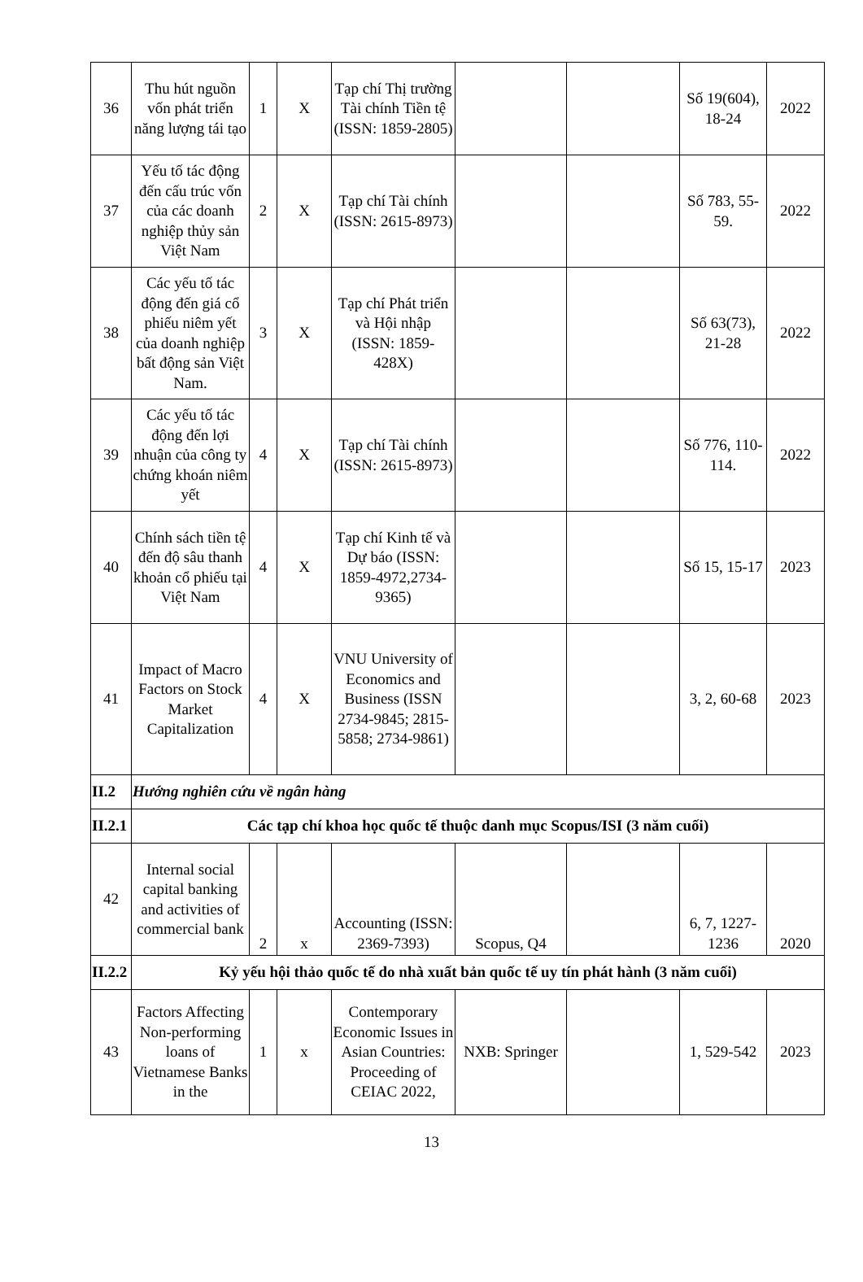| 36 | Thu hút nguồn vốn phát triển năng lượng tái tạo | 1 | X | Tạp chí Thị trường Tài chính Tiền tệ (ISSN: 1859-2805) | | | Số 19(604), 18-24 | 2022 |
| 37 | Yếu tố tác động đến cấu trúc vốn của các doanh nghiệp thủy sản Việt Nam | 2 | X | Tạp chí Tài chính (ISSN: 2615-8973) | | | Số 783, 55-59. | 2022 |
| 38 | Các yếu tố tác động đến giá cổ phiếu niêm yết của doanh nghiệp bất động sản Việt Nam. | 3 | X | Tạp chí Phát triển và Hội nhập (ISSN: 1859-428X) | | | Số 63(73), 21-28 | 2022 |
| 39 | Các yếu tố tác động đến lợi nhuận của công ty chứng khoán niêm yết | 4 | X | Tạp chí Tài chính (ISSN: 2615-8973) | | | Số 776, 110-114. | 2022 |
| 40 | Chính sách tiền tệ đến độ sâu thanh khoản cổ phiếu tại Việt Nam | 4 | X | Tạp chí Kinh tế và Dự báo (ISSN: 1859-4972,2734-9365) | | | Số 15, 15-17 | 2023 |
| 41 | Impact of Macro Factors on Stock Market Capitalization | 4 | X | VNU University of Economics and Business (ISSN 2734-9845; 2815-5858; 2734-9861) | | | 3, 2, 60-68 | 2023 |
| II.2 | Hướng nghiên cứu về ngân hàng | | | | | | | |
| II.2.1 | Các tạp chí khoa học quốc tế thuộc danh mục Scopus/ISI (3 năm cuối) | | | | | | | |
| 42 | Internal social capital banking and activities of commercial bank | 2 | x | Accounting (ISSN: 2369-7393) | Scopus, Q4 | | 6, 7, 1227-1236 | 2020 |
| II.2.2 | Kỷ yếu hội thảo quốc tế do nhà xuất bản quốc tế uy tín phát hành (3 năm cuối) | | | | | | | |
| 43 | Factors Affecting Non-performing loans of Vietnamese Banks in the | 1 | x | Contemporary Economic Issues in Asian Countries: Proceeding of CEIAC 2022, | NXB: Springer | | 1, 529-542 | 2023 |
13